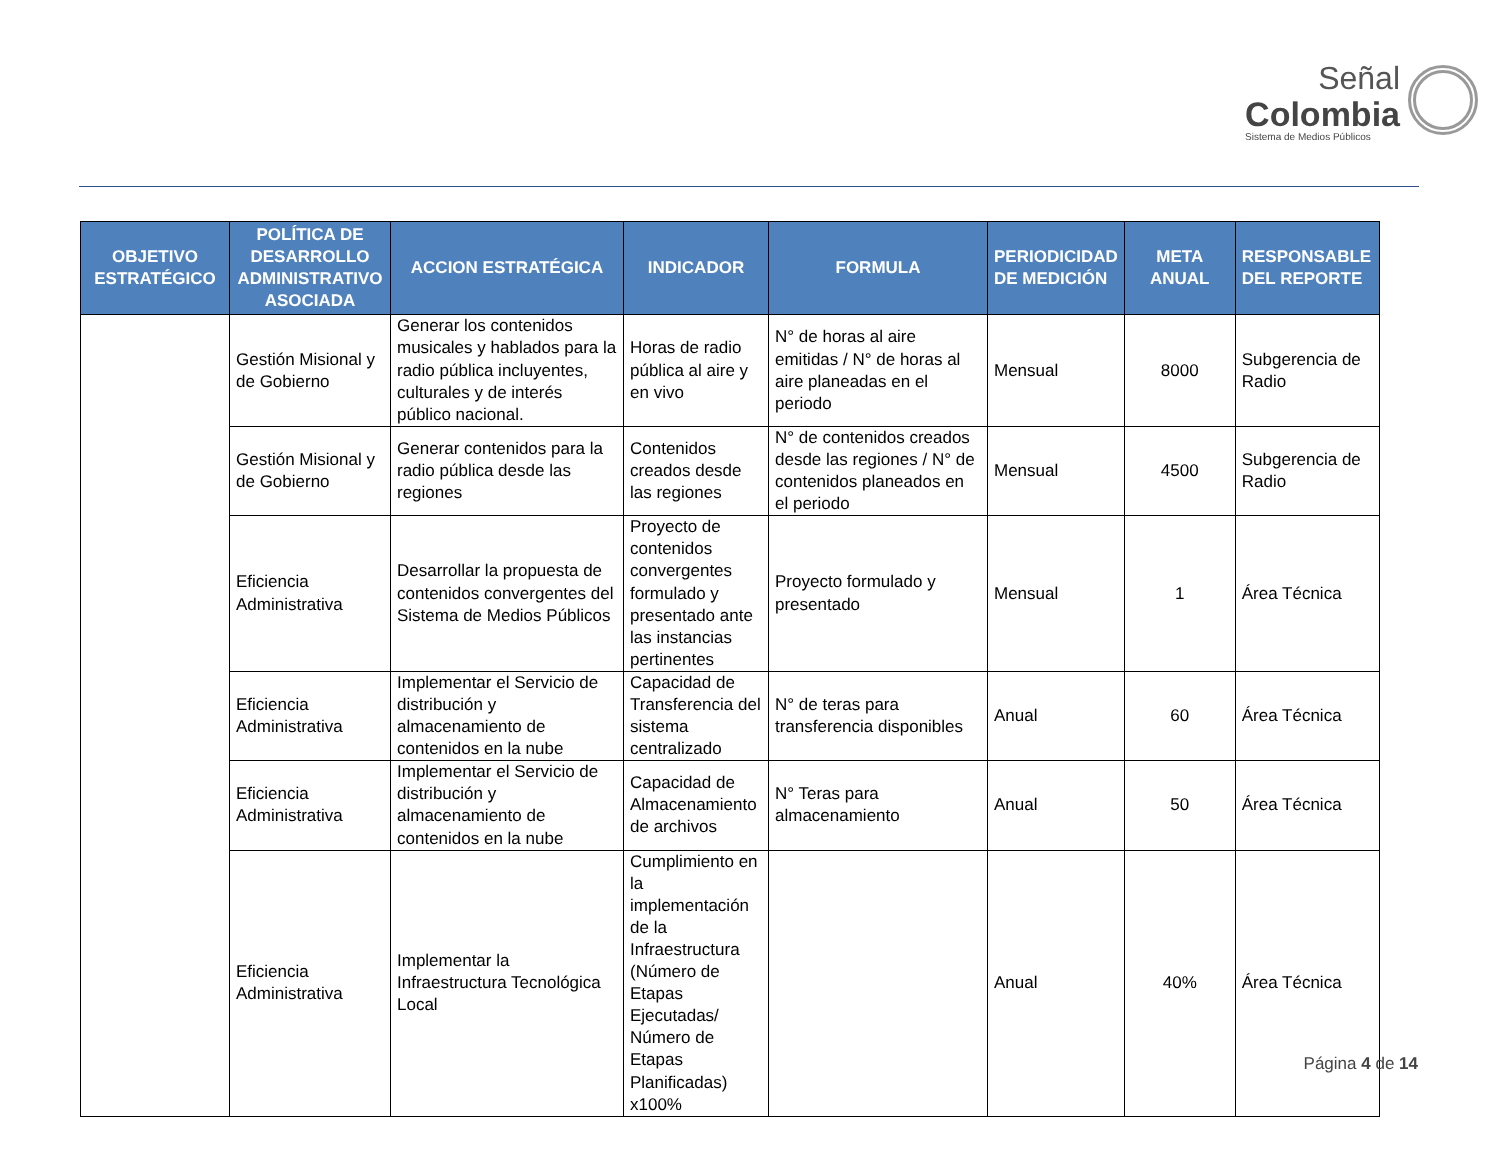Señal
Colombia
Sistema de Medios Públicos
| OBJETIVO ESTRATÉGICO | POLÍTICA DE DESARROLLO ADMINISTRATIVO ASOCIADA | ACCION ESTRATÉGICA | INDICADOR | FORMULA | PERIODICIDAD DE MEDICIÓN | META ANUAL | RESPONSABLE DEL REPORTE |
| --- | --- | --- | --- | --- | --- | --- | --- |
| | Gestión Misional y de Gobierno | Generar los contenidos musicales y hablados para la radio pública incluyentes, culturales y de interés público nacional. | Horas de radio pública al aire y en vivo | N° de horas al aire emitidas / N° de horas al aire planeadas en el periodo | Mensual | 8000 | Subgerencia de Radio |
| | Gestión Misional y de Gobierno | Generar contenidos para la radio pública desde las regiones | Contenidos creados desde las regiones | N° de contenidos creados desde las regiones / N° de contenidos planeados en el periodo | Mensual | 4500 | Subgerencia de Radio |
| | Eficiencia Administrativa | Desarrollar la propuesta de contenidos convergentes del Sistema de Medios Públicos | Proyecto de contenidos convergentes formulado y presentado ante las instancias pertinentes | Proyecto formulado y presentado | Mensual | 1 | Área Técnica |
| | Eficiencia Administrativa | Implementar el Servicio de distribución y almacenamiento de contenidos en la nube | Capacidad de Transferencia del sistema centralizado | N° de teras para transferencia disponibles | Anual | 60 | Área Técnica |
| | Eficiencia Administrativa | Implementar el Servicio de distribución y almacenamiento de contenidos en la nube | Capacidad de Almacenamiento de archivos | N° Teras para almacenamiento | Anual | 50 | Área Técnica |
| | Eficiencia Administrativa | Implementar la Infraestructura Tecnológica Local | Cumplimiento en la implementación de la Infraestructura (Número de Etapas Ejecutadas/ Número de Etapas Planificadas) x100% | | Anual | 40% | Área Técnica |
Página 4 de 14